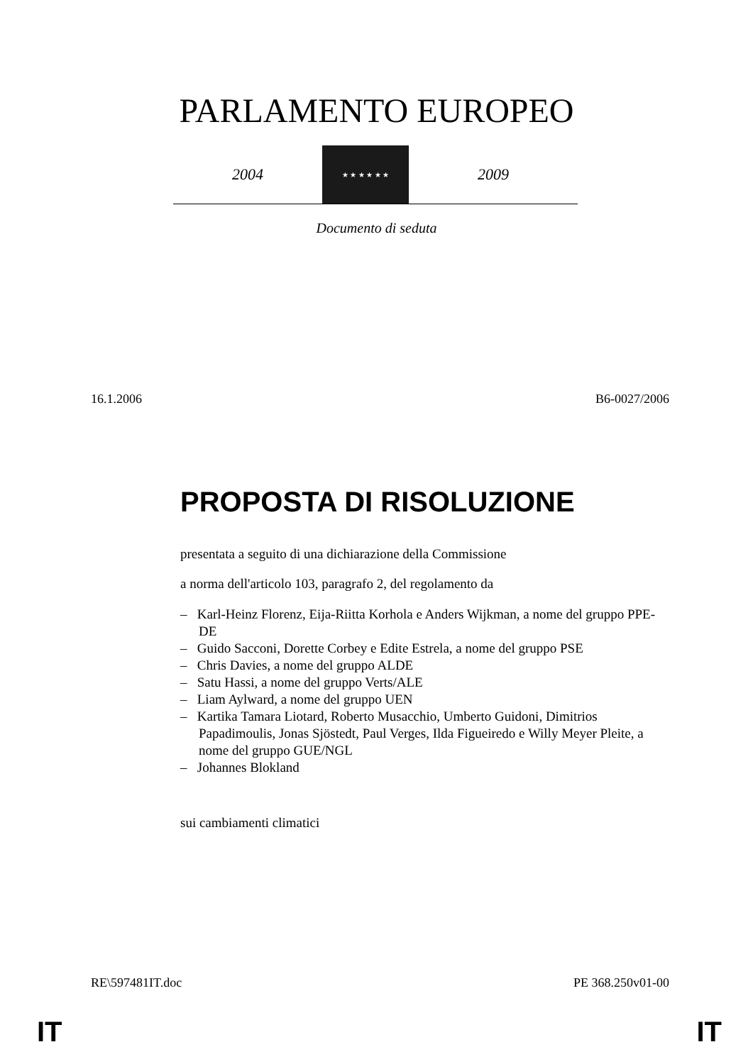PARLAMENTO EUROPEO
2004
★ ★ ★ ★ ★ ★
2009
Documento di seduta
16.1.2006 B6-0027/2006
PROPOSTA DI RISOLUZIONE
presentata a seguito di una dichiarazione della Commissione
a norma dell'articolo 103, paragrafo 2, del regolamento da
– Karl-Heinz Florenz, Eija-Riitta Korhola e Anders Wijkman, a nome del gruppo PPE-DE
– Guido Sacconi, Dorette Corbey e Edite Estrela, a nome del gruppo PSE
– Chris Davies, a nome del gruppo ALDE
– Satu Hassi, a nome del gruppo Verts/ALE
– Liam Aylward, a nome del gruppo UEN
– Kartika Tamara Liotard, Roberto Musacchio, Umberto Guidoni, Dimitrios Papadimoulis, Jonas Sjöstedt, Paul Verges, Ilda Figueiredo e Willy Meyer Pleite, a nome del gruppo GUE/NGL
– Johannes Blokland
sui cambiamenti climatici
RE\597481IT.doc PE 368.250v01-00
IT IT